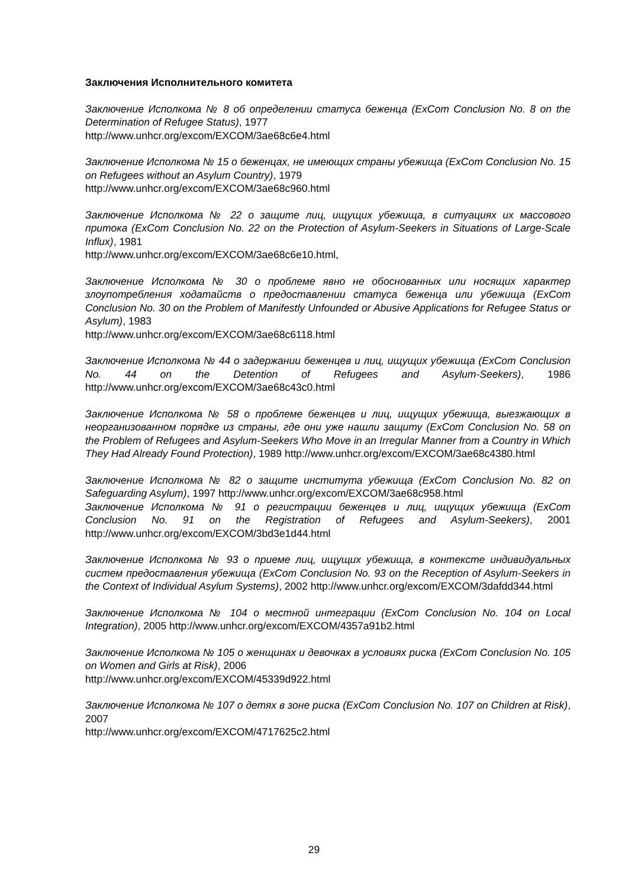Заключения Исполнительного комитета
Заключение Исполкома № 8 об определении статуса беженца (ExCom Conclusion No. 8 on the Determination of Refugee Status), 1977
http://www.unhcr.org/excom/EXCOM/3ae68c6e4.html
Заключение Исполкома № 15 о беженцах, не имеющих страны убежища (ExCom Conclusion No. 15 on Refugees without an Asylum Country), 1979
http://www.unhcr.org/excom/EXCOM/3ae68c960.html
Заключение Исполкома № 22 о защите лиц, ищущих убежища, в ситуациях их массового притока (ExCom Conclusion No. 22 on the Protection of Asylum-Seekers in Situations of Large-Scale Influx), 1981
http://www.unhcr.org/excom/EXCOM/3ae68c6e10.html,
Заключение Исполкома № 30 о проблеме явно не обоснованных или носящих характер злоупотребления ходатайств о предоставлении статуса беженца или убежища (ExCom Conclusion No. 30 on the Problem of Manifestly Unfounded or Abusive Applications for Refugee Status or Asylum), 1983
http://www.unhcr.org/excom/EXCOM/3ae68c6118.html
Заключение Исполкома № 44 о задержании беженцев и лиц, ищущих убежища (ExCom Conclusion No. 44 on the Detention of Refugees and Asylum-Seekers), 1986 http://www.unhcr.org/excom/EXCOM/3ae68c43c0.html
Заключение Исполкома № 58 о проблеме беженцев и лиц, ищущих убежища, выезжающих в неорганизованном порядке из страны, где они уже нашли защиту (ExCom Conclusion No. 58 on the Problem of Refugees and Asylum-Seekers Who Move in an Irregular Manner from a Country in Which They Had Already Found Protection), 1989 http://www.unhcr.org/excom/EXCOM/3ae68c4380.html
Заключение Исполкома № 82 о защите института убежища (ExCom Conclusion No. 82 on Safeguarding Asylum), 1997 http://www.unhcr.org/excom/EXCOM/3ae68c958.html
Заключение Исполкома № 91 о регистрации беженцев и лиц, ищущих убежища (ExCom Conclusion No. 91 on the Registration of Refugees and Asylum-Seekers), 2001 http://www.unhcr.org/excom/EXCOM/3bd3e1d44.html
Заключение Исполкома № 93 о приеме лиц, ищущих убежища, в контексте индивидуальных систем предоставления убежища (ExCom Conclusion No. 93 on the Reception of Asylum-Seekers in the Context of Individual Asylum Systems), 2002 http://www.unhcr.org/excom/EXCOM/3dafdd344.html
Заключение Исполкома № 104 о местной интеграции (ExCom Conclusion No. 104 on Local Integration), 2005 http://www.unhcr.org/excom/EXCOM/4357a91b2.html
Заключение Исполкома № 105 о женщинах и девочках в условиях риска (ExCom Conclusion No. 105 on Women and Girls at Risk), 2006
http://www.unhcr.org/excom/EXCOM/45339d922.html
Заключение Исполкома № 107 о детях в зоне риска (ExCom Conclusion No. 107 on Children at Risk), 2007
http://www.unhcr.org/excom/EXCOM/4717625c2.html
29